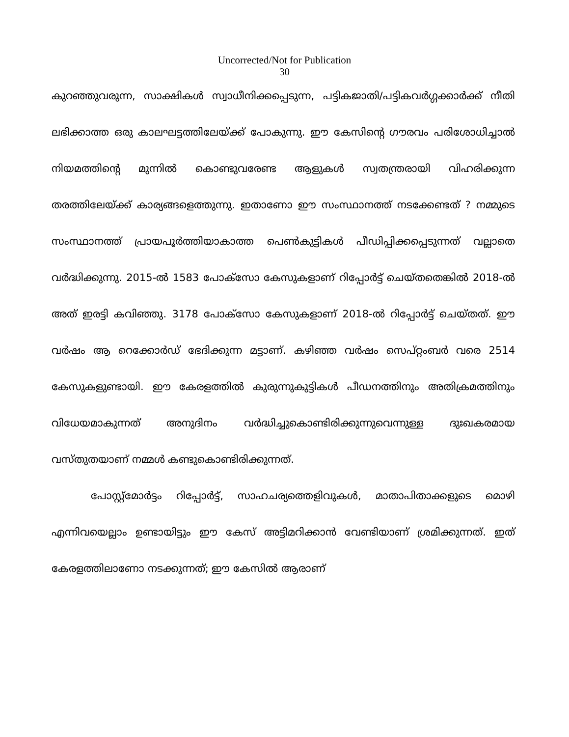Uncorrected/Not for Publication
30
കുറഞ്ഞുവരുന്ന, സാക്ഷികൾ സ്വാധീനിക്കപ്പെടുന്ന, പട്ടികജാതി/പട്ടികവർഗ്ഗക്കാർക്ക് നീതി ലഭിക്കാത്ത ഒരു കാലഘട്ടത്തിലേയ്ക്ക് പോകുന്നു. ഈ കേസിന്റെ ഗൗരവം പരിശോധിച്ചാൽ നിയമത്തിന്റെ മുന്നിൽ കൊണ്ടുവരേണ്ട ആളുകൾ സ്വതന്ത്രരായി വിഹരിക്കുന്ന തരത്തിലേയ്ക്ക് കാര്യങ്ങളെത്തുന്നു. ഇതാണോ ഈ സംസ്ഥാനത്ത് നടക്കേണ്ടത് ? നമ്മുടെ സംസ്ഥാനത്ത് പ്രായപൂർത്തിയാകാത്ത പെൺകുട്ടികൾ പീഡിപ്പിക്കപ്പെടുന്നത് വല്ലാതെ വർദ്ധിക്കുന്നു. 2015-ൽ 1583 പോക്സോ കേസുകളാണ് റിപ്പോർട്ട് ചെയ്തതെങ്കിൽ 2018-ൽ അത് ഇരട്ടി കവിഞ്ഞു. 3178 പോക്സോ കേസുകളാണ് 2018-ൽ റിപ്പോർട്ട് ചെയ്തത്. ഈ വർഷം ആ റെക്കോർഡ് ഭേദിക്കുന്ന മട്ടാണ്. കഴിഞ്ഞ വർഷം സെപ്റ്റംബർ വരെ 2514 കേസുകളുണ്ടായി. ഈ കേരളത്തിൽ കുരുന്നുകുട്ടികൾ പീഡനത്തിനും അതിക്രമത്തിനും വിധേയമാകുന്നത് അനുദിനം വർദ്ധിച്ചുകൊണ്ടിരിക്കുന്നുവെന്നുള്ള ദുഃഖകരമായ വസ്തുതയാണ് നമ്മൾ കണ്ടുകൊണ്ടിരിക്കുന്നത്.
പോസ്റ്റ്മോർട്ടം റിപ്പോർട്ട്, സാഹചര്യത്തെളിവുകൾ, മാതാപിതാക്കളുടെ മൊഴി എന്നിവയെല്ലാം ഉണ്ടായിട്ടും ഈ കേസ് അട്ടിമറിക്കാൻ വേണ്ടിയാണ് ശ്രമിക്കുന്നത്. ഇത് കേരളത്തിലാണോ നടക്കുന്നത്; ഈ കേസിൽ ആരാണ്